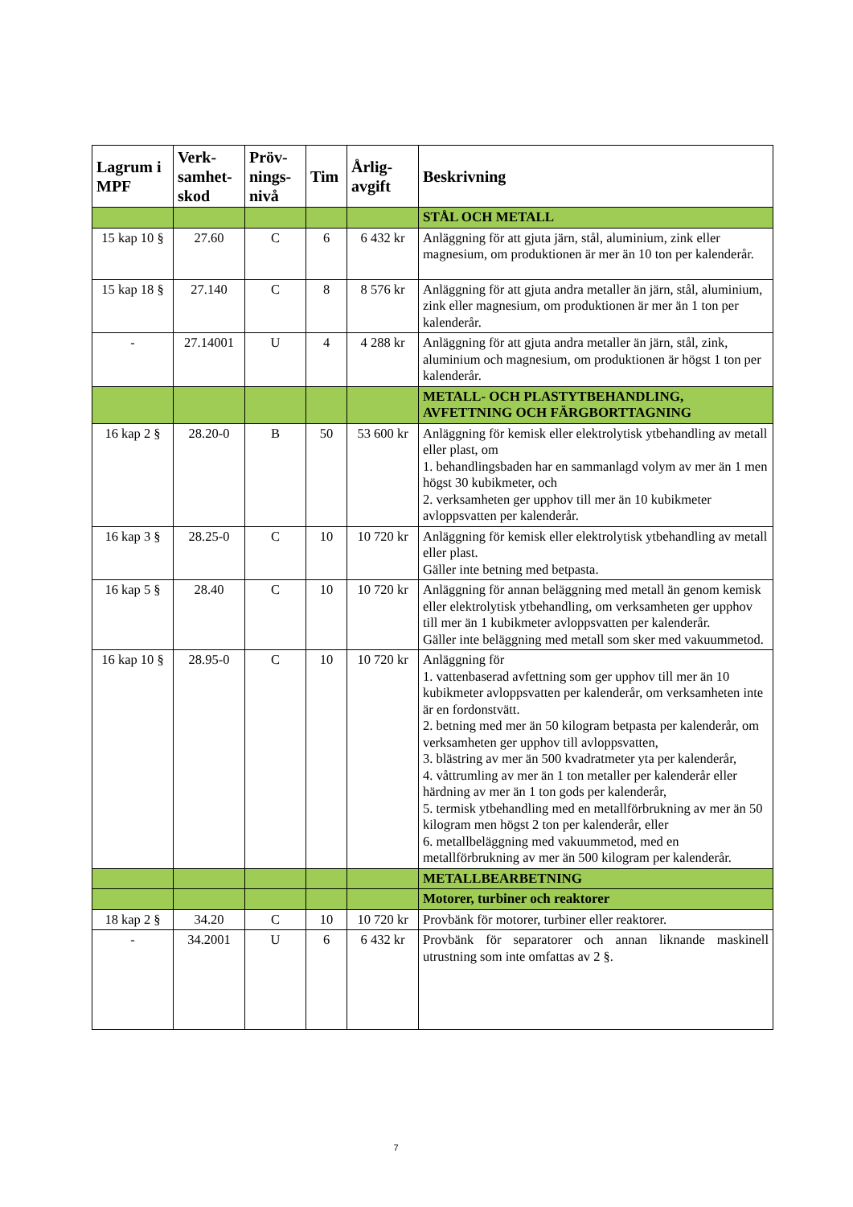| Lagrum i MPF | Verk-samhet-skod | Pröv-nings-nivå | Tim | Årlig-avgift | Beskrivning |
| --- | --- | --- | --- | --- | --- |
| | | | | | STÅL OCH METALL |
| 15 kap 10 § | 27.60 | C | 6 | 6 432 kr | Anläggning för att gjuta järn, stål, aluminium, zink eller magnesium, om produktionen är mer än 10 ton per kalenderår. |
| 15 kap 18 § | 27.140 | C | 8 | 8 576 kr | Anläggning för att gjuta andra metaller än järn, stål, aluminium, zink eller magnesium, om produktionen är mer än 1 ton per kalenderår. |
| - | 27.14001 | U | 4 | 4 288 kr | Anläggning för att gjuta andra metaller än järn, stål, zink, aluminium och magnesium, om produktionen är högst 1 ton per kalenderår. |
| | | | | | METALL- OCH PLASTYTBEHANDLING, AVFETTNING OCH FÄRGBORTTAGNING |
| 16 kap 2 § | 28.20-0 | B | 50 | 53 600 kr | Anläggning för kemisk eller elektrolytisk ytbehandling av metall eller plast, om 1. behandlingsbaden har en sammanlagd volym av mer än 1 men högst 30 kubikmeter, och 2. verksamheten ger upphov till mer än 10 kubikmeter avloppsvatten per kalenderår. |
| 16 kap 3 § | 28.25-0 | C | 10 | 10 720 kr | Anläggning för kemisk eller elektrolytisk ytbehandling av metall eller plast. Gäller inte betning med betpasta. |
| 16 kap 5 § | 28.40 | C | 10 | 10 720 kr | Anläggning för annan beläggning med metall än genom kemisk eller elektrolytisk ytbehandling, om verksamheten ger upphov till mer än 1 kubikmeter avloppsvatten per kalenderår. Gäller inte beläggning med metall som sker med vakuummetod. |
| 16 kap 10 § | 28.95-0 | C | 10 | 10 720 kr | Anläggning för 1. vattenbaserad avfettning som ger upphov till mer än 10 kubikmeter avloppsvatten per kalenderår, om verksamheten inte är en fordonstvätt. 2. betning med mer än 50 kilogram betpasta per kalenderår, om verksamheten ger upphov till avloppsvatten, 3. blästring av mer än 500 kvadratmeter yta per kalenderår, 4. våttrumling av mer än 1 ton metaller per kalenderår eller härdning av mer än 1 ton gods per kalenderår, 5. termisk ytbehandling med en metallförbrukning av mer än 50 kilogram men högst 2 ton per kalenderår, eller 6. metallbeläggning med vakuummetod, med en metallförbrukning av mer än 500 kilogram per kalenderår. |
| | | | | | METALLBEARBETNING |
| | | | | | Motorer, turbiner och reaktorer |
| 18 kap 2 § | 34.20 | C | 10 | 10 720 kr | Provbänk för motorer, turbiner eller reaktorer. |
| - | 34.2001 | U | 6 | 6 432 kr | Provbänk för separatorer och annan liknande maskinell utrustning som inte omfattas av 2 §. |
7